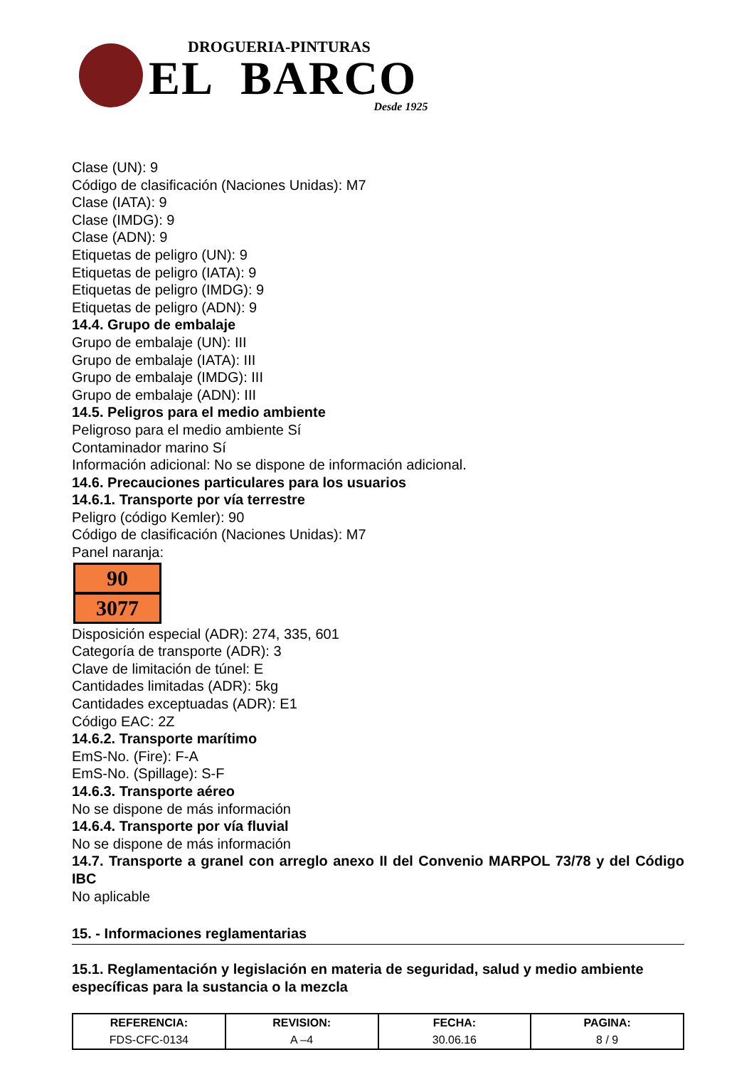DROGUERIA-PINTURAS
EL BARCO
Desde 1925
Clase (UN): 9
Código de clasificación (Naciones Unidas): M7
Clase (IATA): 9
Clase (IMDG): 9
Clase (ADN): 9
Etiquetas de peligro (UN): 9
Etiquetas de peligro (IATA): 9
Etiquetas de peligro (IMDG): 9
Etiquetas de peligro (ADN): 9
14.4. Grupo de embalaje
Grupo de embalaje (UN): III
Grupo de embalaje (IATA): III
Grupo de embalaje (IMDG): III
Grupo de embalaje (ADN): III
14.5. Peligros para el medio ambiente
Peligroso para el medio ambiente Sí
Contaminador marino Sí
Información adicional: No se dispone de información adicional.
14.6. Precauciones particulares para los usuarios
14.6.1. Transporte por vía terrestre
Peligro (código Kemler): 90
Código de clasificación (Naciones Unidas): M7
Panel naranja:
90
3077
Disposición especial (ADR): 274, 335, 601
Categoría de transporte (ADR): 3
Clave de limitación de túnel: E
Cantidades limitadas (ADR): 5kg
Cantidades exceptuadas (ADR): E1
Código EAC: 2Z
14.6.2. Transporte marítimo
EmS-No. (Fire): F-A
EmS-No. (Spillage): S-F
14.6.3. Transporte aéreo
No se dispone de más información
14.6.4. Transporte por vía fluvial
No se dispone de más información
14.7. Transporte a granel con arreglo anexo II del Convenio MARPOL 73/78 y del Código IBC
No aplicable
15. - Informaciones reglamentarias
15.1. Reglamentación y legislación en materia de seguridad, salud y medio ambiente específicas para la sustancia o la mezcla
| REFERENCIA: | REVISION: | FECHA: | PAGINA: |
| --- | --- | --- | --- |
| FDS-CFC-0134 | A –4 | 30.06.16 | 8 / 9 |